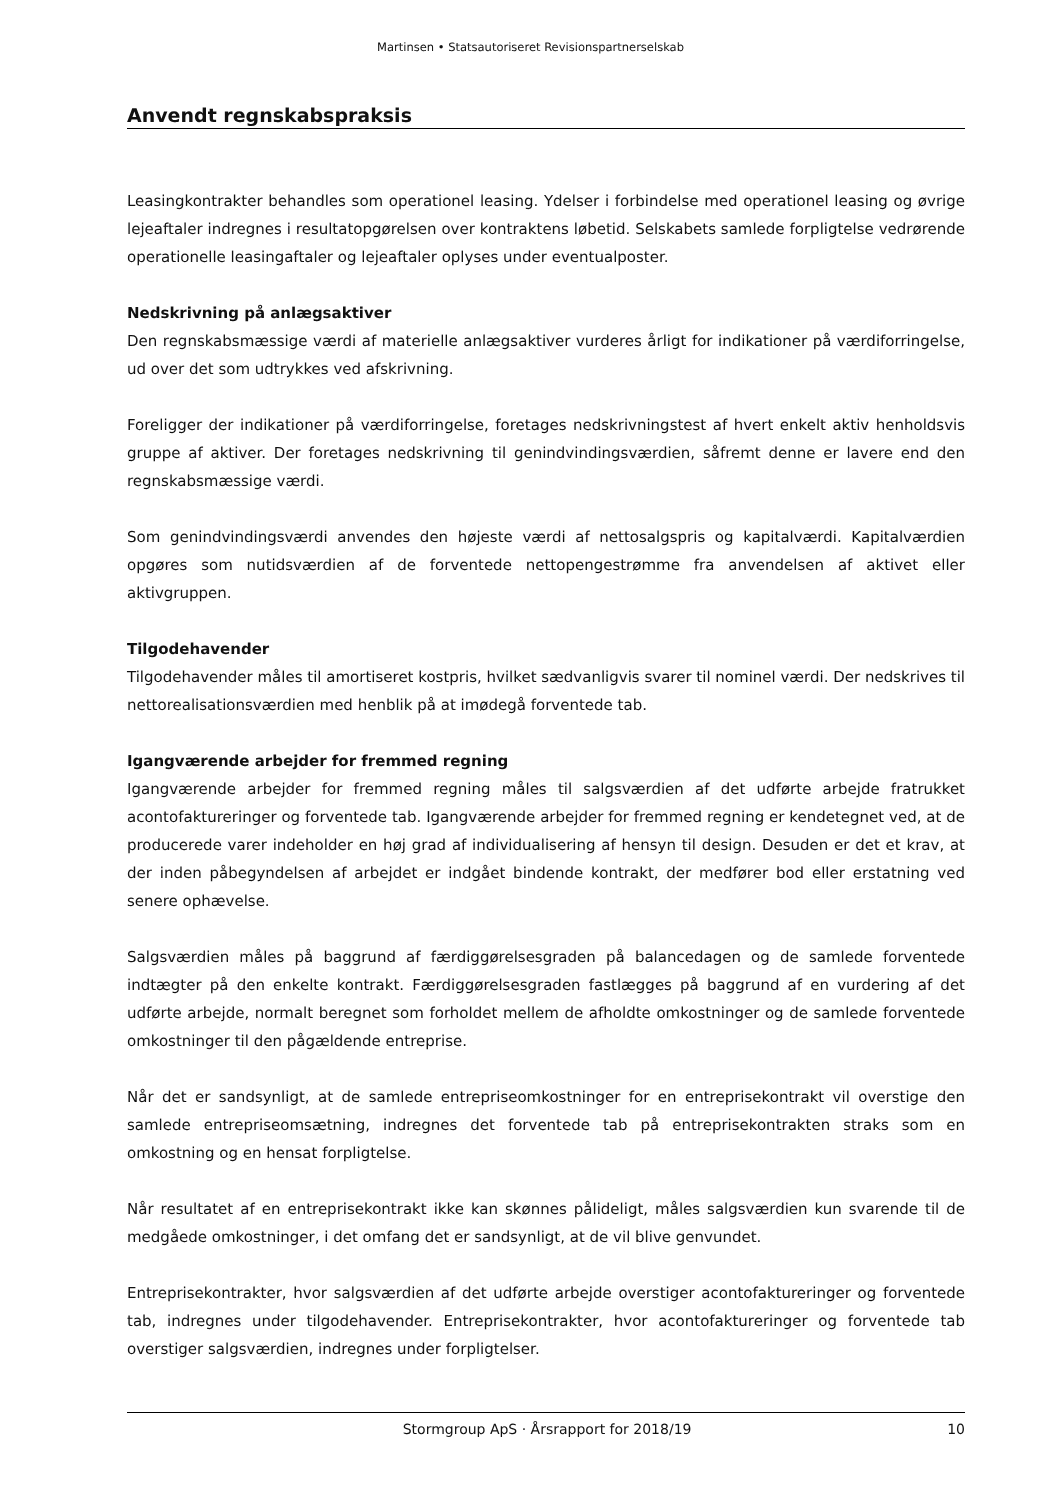Martinsen • Statsautoriseret Revisionspartnerselskab
Anvendt regnskabspraksis
Leasingkontrakter behandles som operationel leasing. Ydelser i forbindelse med operationel leasing og øvrige lejeaftaler indregnes i resultatopgørelsen over kontraktens løbetid. Selskabets samlede forpligtelse vedrørende operationelle leasingaftaler og lejeaftaler oplyses under eventualposter.
Nedskrivning på anlægsaktiver
Den regnskabsmæssige værdi af materielle anlægsaktiver vurderes årligt for indikationer på værdiforringelse, ud over det som udtrykkes ved afskrivning.
Foreligger der indikationer på værdiforringelse, foretages nedskrivningstest af hvert enkelt aktiv henholdsvis gruppe af aktiver. Der foretages nedskrivning til genindvindingsværdien, såfremt denne er lavere end den regnskabsmæssige værdi.
Som genindvindingsværdi anvendes den højeste værdi af nettosalgspris og kapitalværdi. Kapitalværdien opgøres som nutidsværdien af de forventede nettopengestrømme fra anvendelsen af aktivet eller aktivgruppen.
Tilgodehavender
Tilgodehavender måles til amortiseret kostpris, hvilket sædvanligvis svarer til nominel værdi. Der nedskrives til nettorealisationsværdien med henblik på at imødegå forventede tab.
Igangværende arbejder for fremmed regning
Igangværende arbejder for fremmed regning måles til salgsværdien af det udførte arbejde fratrukket acontofaktureringer og forventede tab. Igangværende arbejder for fremmed regning er kendetegnet ved, at de producerede varer indeholder en høj grad af individualisering af hensyn til design. Desuden er det et krav, at der inden påbegyndelsen af arbejdet er indgået bindende kontrakt, der medfører bod eller erstatning ved senere ophævelse.
Salgsværdien måles på baggrund af færdiggørelsesgraden på balancedagen og de samlede forventede indtægter på den enkelte kontrakt. Færdiggørelsesgraden fastlægges på baggrund af en vurdering af det udførte arbejde, normalt beregnet som forholdet mellem de afholdte omkostninger og de samlede forventede omkostninger til den pågældende entreprise.
Når det er sandsynligt, at de samlede entrepriseomkostninger for en entreprisekontrakt vil overstige den samlede entrepriseomsætning, indregnes det forventede tab på entreprisekontrakten straks som en omkostning og en hensat forpligtelse.
Når resultatet af en entreprisekontrakt ikke kan skønnes påli­deligt, måles salgsværdien kun svarende til de medgåede omkostninger, i det omfang det er sandsynligt, at de vil blive genvundet.
Entreprisekontrakter, hvor salgsværdien af det udførte arbejde overstiger acontofaktureringer og forventede tab, indregnes under tilgodehavender. Entreprisekontrakter, hvor acontofaktureringer og forventede tab overstiger salgsværdien, indregnes under forpligtelser.
Stormgroup ApS · Årsrapport for 2018/19 10